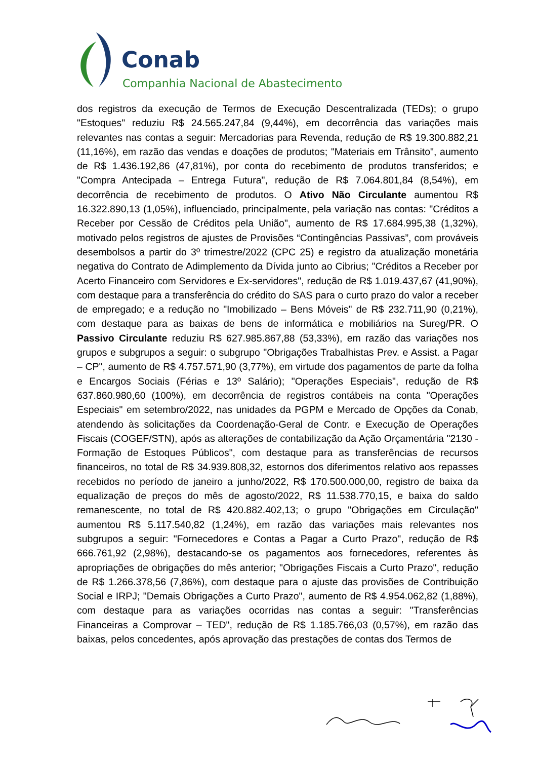Conab
Companhia Nacional de Abastecimento
dos registros da execução de Termos de Execução Descentralizada (TEDs); o grupo "Estoques" reduziu R$ 24.565.247,84 (9,44%), em decorrência das variações mais relevantes nas contas a seguir: Mercadorias para Revenda, redução de R$ 19.300.882,21 (11,16%), em razão das vendas e doações de produtos; "Materiais em Trânsito", aumento de R$ 1.436.192,86 (47,81%), por conta do recebimento de produtos transferidos; e "Compra Antecipada – Entrega Futura", redução de R$ 7.064.801,84 (8,54%), em decorrência de recebimento de produtos. O Ativo Não Circulante aumentou R$ 16.322.890,13 (1,05%), influenciado, principalmente, pela variação nas contas: "Créditos a Receber por Cessão de Créditos pela União", aumento de R$ 17.684.995,38 (1,32%), motivado pelos registros de ajustes de Provisões “Contingências Passivas”, com prováveis desembolsos a partir do 3º trimestre/2022 (CPC 25) e registro da atualização monetária negativa do Contrato de Adimplemento da Dívida junto ao Cibrius; "Créditos a Receber por Acerto Financeiro com Servidores e Ex-servidores", redução de R$ 1.019.437,67 (41,90%), com destaque para a transferência do crédito do SAS para o curto prazo do valor a receber de empregado; e a redução no "Imobilizado – Bens Móveis" de R$ 232.711,90 (0,21%), com destaque para as baixas de bens de informática e mobiliários na Sureg/PR. O Passivo Circulante reduziu R$ 627.985.867,88 (53,33%), em razão das variações nos grupos e subgrupos a seguir: o subgrupo "Obrigações Trabalhistas Prev. e Assist. a Pagar – CP", aumento de R$ 4.757.571,90 (3,77%), em virtude dos pagamentos de parte da folha e Encargos Sociais (Férias e 13º Salário); "Operações Especiais", redução de R$ 637.860.980,60 (100%), em decorrência de registros contábeis na conta "Operações Especiais" em setembro/2022, nas unidades da PGPM e Mercado de Opções da Conab, atendendo às solicitações da Coordenação-Geral de Contr. e Execução de Operações Fiscais (COGEF/STN), após as alterações de contabilização da Ação Orçamentária "2130 - Formação de Estoques Públicos", com destaque para as transferências de recursos financeiros, no total de R$ 34.939.808,32, estornos dos diferimentos relativo aos repasses recebidos no período de janeiro a junho/2022, R$ 170.500.000,00, registro de baixa da equalização de preços do mês de agosto/2022, R$ 11.538.770,15, e baixa do saldo remanescente, no total de R$ 420.882.402,13; o grupo "Obrigações em Circulação" aumentou R$ 5.117.540,82 (1,24%), em razão das variações mais relevantes nos subgrupos a seguir: "Fornecedores e Contas a Pagar a Curto Prazo", redução de R$ 666.761,92 (2,98%), destacando-se os pagamentos aos fornecedores, referentes às apropriações de obrigações do mês anterior; "Obrigações Fiscais a Curto Prazo", redução de R$ 1.266.378,56 (7,86%), com destaque para o ajuste das provisões de Contribuição Social e IRPJ; "Demais Obrigações a Curto Prazo", aumento de R$ 4.954.062,82 (1,88%), com destaque para as variações ocorridas nas contas a seguir: "Transferências Financeiras a Comprovar – TED", redução de R$ 1.185.766,03 (0,57%), em razão das baixas, pelos concedentes, após aprovação das prestações de contas dos Termos de